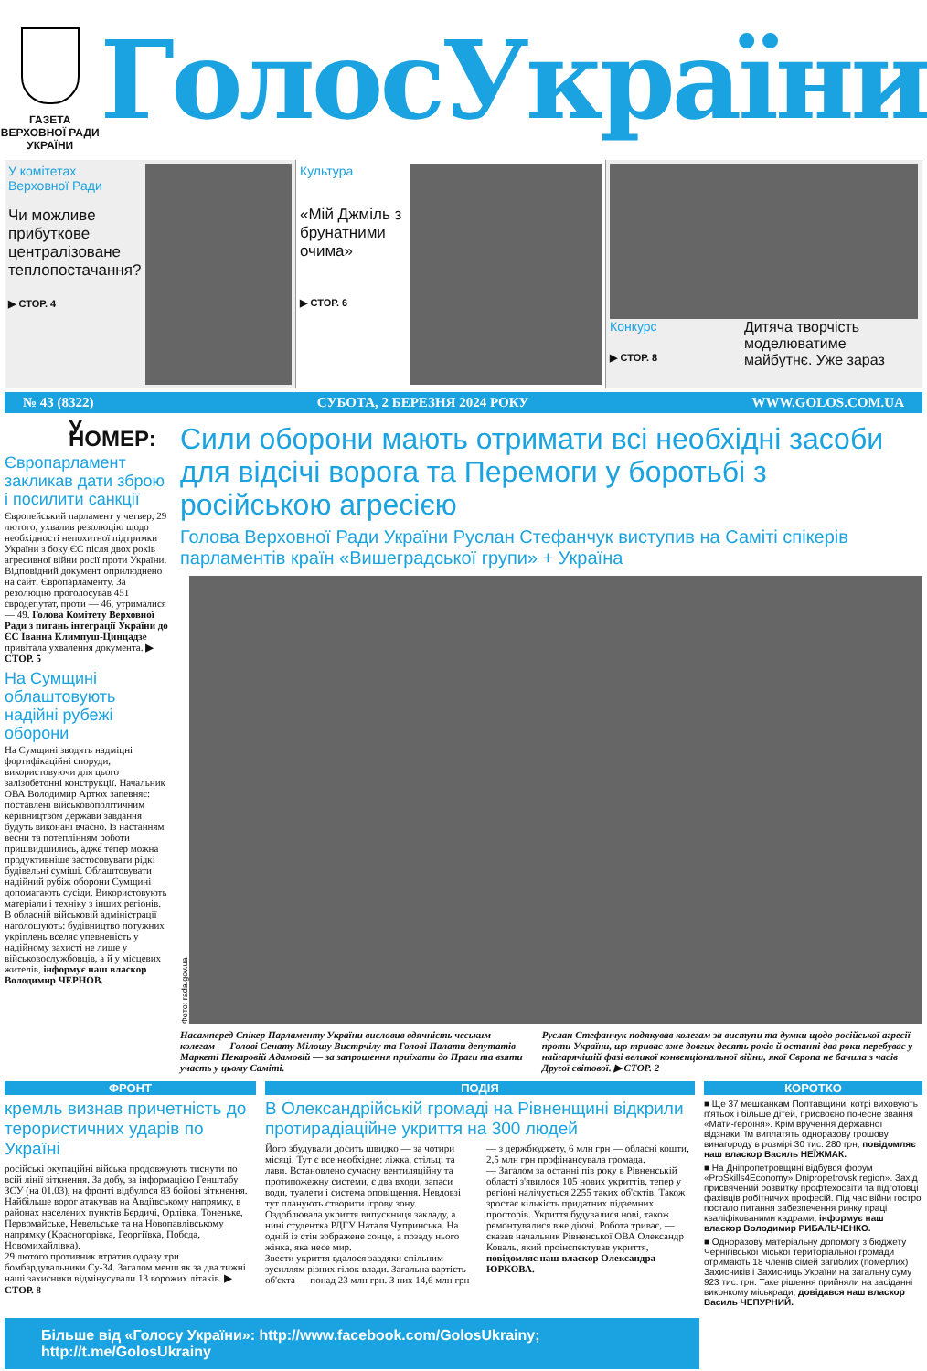ГАЗЕТА
ВЕРХОВНОЇ РАДИ
УКРАЇНИ
ГолосУкраїни
У комітетах
Верховної Ради
Чи можливе прибуткове централізоване теплопостачання?
▶ СТОР. 4
Культура
«Мій Джміль з брунатними очима»
▶ СТОР. 6
Конкурс
▶ СТОР. 8
Дитяча творчість моделюватиме майбутнє. Уже зараз
№ 43 (8322) СУБОТА, 2 БЕРЕЗНЯ 2024 РОКУ WWW.GOLOS.COM.UA
У НОМЕР:
Європарламент закликав дати зброю і посилити санкції
Європейський парламент у четвер, 29 лютого, ухвалив резолюцію щодо необхідності непохитної підтримки України з боку ЄС після двох років агресивної війни росії проти України. Відповідний документ оприлюднено на сайті Європарламенту. За резолюцію проголосував 451 євродепутат, проти — 46, утрималися — 49. Голова Комітету Верховної Ради з питань інтеграції України до ЄС Іванна Климпуш-Цинцадзе привітала ухвалення документа. ▶ СТОР. 5
На Сумщині облаштовують надійні рубежі оборони
На Сумщині зводять надміцні фортифікаційні споруди, використовуючи для цього залізобетонні конструкції. Начальник ОВА Володимир Артюх запевняє: поставлені військовополітичним керівництвом держави завдання будуть виконані вчасно. Із настанням весни та потеплінням роботи пришвидшились, адже тепер можна продуктивніше застосовувати рідкі будівельні суміші. Облаштовувати надійний рубіж оборони Сумщині допомагають сусіди. Використовують матеріали і техніку з інших регіонів.
В обласній військовій адміністрації наголошують: будівництво потужних укріплень вселяє упевненість у надійному захисті не лише у військовослужбовців, а й у місцевих жителів, інформує наш власкор Володимир ЧЕРНОВ.
Сили оборони мають отримати всі необхідні засоби для відсічі ворога та Перемоги у боротьбі з російською агресією
Голова Верховної Ради України Руслан Стефанчук виступив на Саміті спікерів парламентів країн «Вишеградської групи» + Україна
Фото: rada.gov.ua
Насамперед Спікер Парламенту України висловив вдячність чеським колегам — Голові Сенату Мілошу Вистрчілу та Голові Палати депутатів Маркеті Пекаровій Адамовій — за запрошення приїхати до Праги та взяти участь у цьому Саміті.
Руслан Стефанчук подякував колегам за виступи та думки щодо російської агресії проти України, що триває вже довгих десять років й останні два роки перебуває у найгарячішій фазі великої конвенціональної війни, якої Європа не бачила з часів Другої світової. ▶ СТОР. 2
ФРОНТ
кремль визнав причетність до терористичних ударів по Україні
російські окупаційні війська продовжують тиснути по всій лінії зіткнення. За добу, за інформацією Генштабу ЗСУ (на 01.03), на фронті відбулося 83 бойові зіткнення. Найбільше ворог атакував на Авдіївському напрямку, в районах населених пунктів Бердичі, Орлівка, Тоненьке, Первомайське, Невельське та на Новопавлівському напрямку (Красногорівка, Георгіївка, Побєда, Новомихайлівка).
29 лютого противник втратив одразу три бомбардувальники Су-34. Загалом менш як за два тижні наші захисники відмінусували 13 ворожих літаків. ▶ СТОР. 8
ПОДІЯ
В Олександрійській громаді на Рівненщині відкрили протирадіаційне укриття на 300 людей
Його збудували досить швидко — за чотири місяці. Тут є все необхідне: ліжка, стільці та лави. Встановлено сучасну вентиляційну та протипожежну системи, є два входи, запаси води, туалети і система оповіщення. Невдовзі тут планують створити ігрову зону.
Оздоблювала укриття випускниця закладу, а нині студентка РДГУ Наталя Чупринська. На одній із стін зображене сонце, а позаду нього жінка, яка несе мир.
Звести укриття вдалося завдяки спільним зусиллям різних гілок влади. Загальна вартість об'єкта — понад 23 млн грн. З них 14,6 млн грн — з держбюджету, 6 млн грн — обласні кошти, 2,5 млн грн профінансувала громада.
— Загалом за останні пів року в Рівненській області з'явилося 105 нових укриттів, тепер у регіоні налічується 2255 таких об'єктів. Також зростає кількість придатних підземних просторів. Укриття будувалися нові, також ремонтувалися вже діючі. Робота триває, — сказав начальник Рівненської ОВА Олександр Коваль, який проінспектував укриття, повідомляє наш власкор Олександра ЮРКОВА.
КОРОТКО
■ Ще 37 мешканкам Полтавщини, котрі виховують п'ятьох і більше дітей, присвоєно почесне звання «Мати-героїня». Крім вручення державної відзнаки, їм виплатять одноразову грошову винагороду в розмірі 30 тис. 280 грн, повідомляє наш власкор Василь НЕЇЖМАК.
■ На Дніпропетровщині відбувся форум «ProSkills4Economy» Dnipropetrovsk region». Захід присвячений розвитку профтехосвіти та підготовці фахівців робітничих професій. Під час війни гостро постало питання забезпечення ринку праці кваліфікованими кадрами, інформує наш власкор Володимир РИБАЛЬЧЕНКО.
■ Одноразову матеріальну допомогу з бюджету Чернігівської міської територіальної громади отримають 18 членів сімей загиблих (померлих) Захисників і Захисниць України на загальну суму 923 тис. грн. Таке рішення прийняли на засіданні виконкому міськради, довідався наш власкор Василь ЧЕПУРНИЙ.
Більше від «Голосу України»: http://www.facebook.com/GolosUkrainy; http://t.me/GolosUkrainy